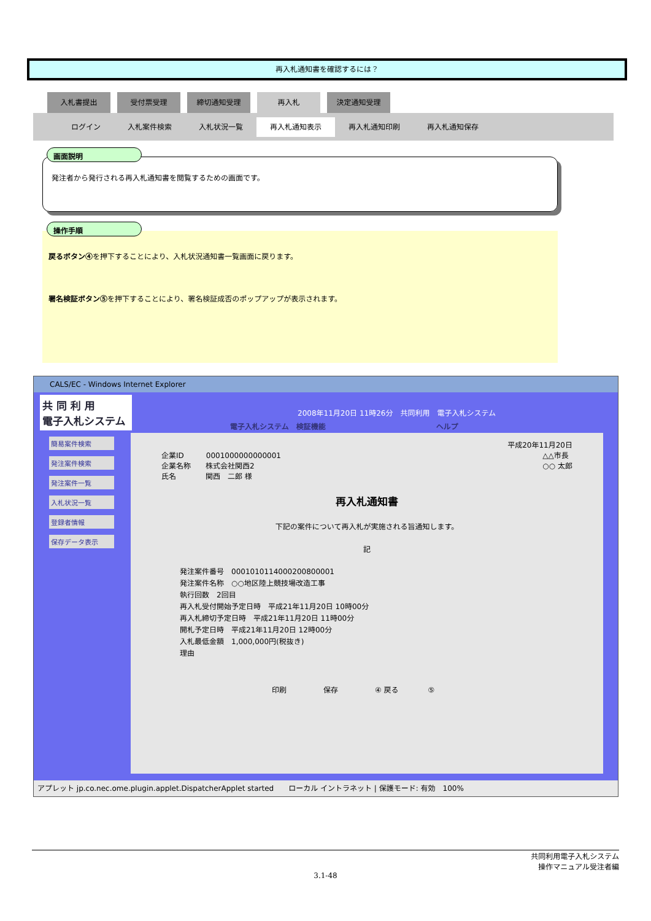再入札通知書を確認するには？
入札書提出 受付票受理 締切通知受理 再入札 決定通知受理
ログイン 入札案件検索 入札状況一覧 再入札通知表示 再入札通知印刷 再入札通知保存
発注者から発行される再入札通知書を閲覧するための画面です。
画面説明
戻るボタン④を押下することにより、入札状況通知書一覧画面に戻ります。
署名検証ボタン⑤を押下することにより、署名検証成否のポップアップが表示されます。
操作手順
CALS/EC - Windows Internet Explorer
共 同 利 用
電子入札システム
簡易案件検索
発注案件検索
発注案件一覧
入札状況一覧
登録者情報
保存データ表示
2008年11月20日 11時26分　共同利用　電子入札システム
電子入札システム　検証機能　　　　　　　　　　　　　　　ヘルプ
平成20年11月20日
企業ID　　　0001000000000001
企業名称　　株式会社関西2
氏名　　　　関西　二郎 様
△△市長
○○ 太郎
再入札通知書
下記の案件について再入札が実施される旨通知します。
記
発注案件番号　0001010114000200800001
発注案件名称　○○地区陸上競技場改造工事
執行回数　2回目
再入札受付開始予定日時　平成21年11月20日 10時00分
再入札締切予定日時　平成21年11月20日 11時00分
開札予定日時　平成21年11月20日 12時00分
入札最低金額　1,000,000円(税抜き)
理由
印刷　　　　　保存　　　　　④ 戻る　　　　⑤
アプレット jp.co.nec.ome.plugin.applet.DispatcherApplet started　　ローカル イントラネット | 保護モード: 有効　100%
共同利用電子入札システム
操作マニュアル受注者編
3.1-48